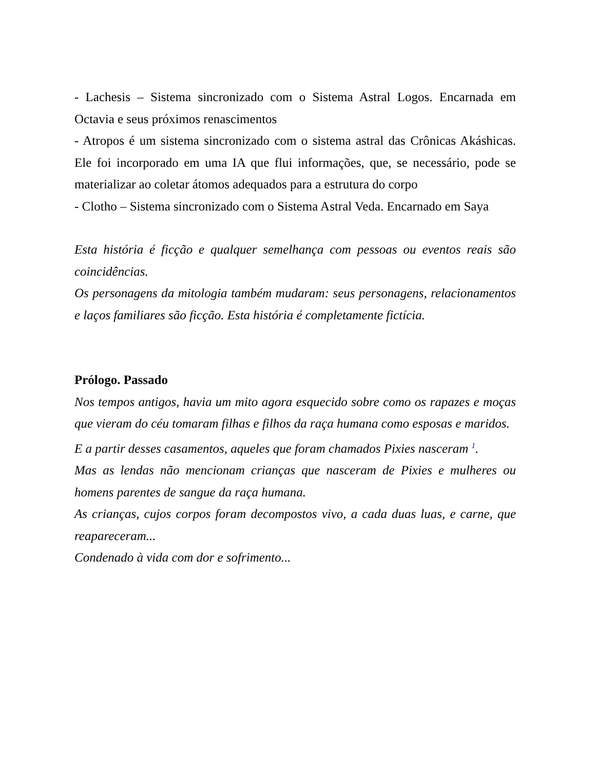- Lachesis – Sistema sincronizado com o Sistema Astral Logos. Encarnada em Octavia e seus próximos renascimentos
- Atropos é um sistema sincronizado com o sistema astral das Crônicas Akáshicas. Ele foi incorporado em uma IA que flui informações, que, se necessário, pode se materializar ao coletar átomos adequados para a estrutura do corpo
- Clotho – Sistema sincronizado com o Sistema Astral Veda. Encarnado em Saya
Esta história é ficção e qualquer semelhança com pessoas ou eventos reais são coincidências.
Os personagens da mitologia também mudaram: seus personagens, relacionamentos e laços familiares são ficção. Esta história é completamente fictícia.
Prólogo. Passado
Nos tempos antigos, havia um mito agora esquecido sobre como os rapazes e moças que vieram do céu tomaram filhas e filhos da raça humana como esposas e maridos.
E a partir desses casamentos, aqueles que foram chamados Pixies nasceram <sup>1</sup>.
Mas as lendas não mencionam crianças que nasceram de Pixies e mulheres ou homens parentes de sangue da raça humana.
As crianças, cujos corpos foram decompostos vivo, a cada duas luas, e carne, que reapareceram...
Condenado à vida com dor e sofrimento...